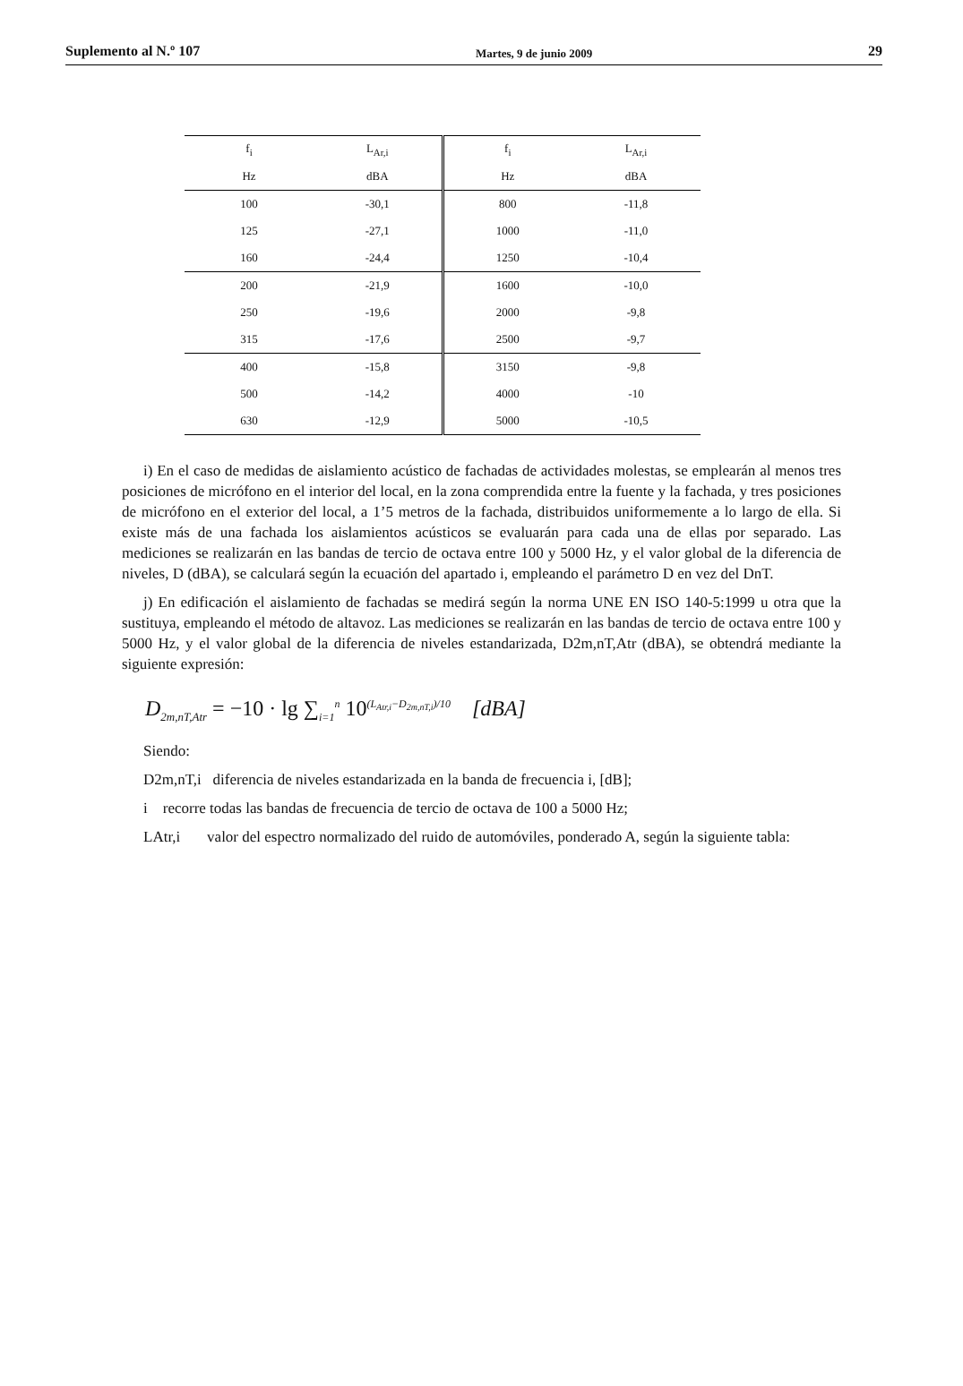Suplemento al N.º 107 Martes, 9 de junio 2009 29
| f<sub>i</sub> | L<sub>Ar,i</sub> | f<sub>i</sub> | L<sub>Ar,i</sub> |
| --- | --- | --- | --- |
| Hz | dBA | Hz | dBA |
| 100 | -30,1 | 800 | -11,8 |
| 125 | -27,1 | 1000 | -11,0 |
| 160 | -24,4 | 1250 | -10,4 |
| 200 | -21,9 | 1600 | -10,0 |
| 250 | -19,6 | 2000 | -9,8 |
| 315 | -17,6 | 2500 | -9,7 |
| 400 | -15,8 | 3150 | -9,8 |
| 500 | -14,2 | 4000 | -10 |
| 630 | -12,9 | 5000 | -10,5 |
i) En el caso de medidas de aislamiento acústico de fachadas de actividades molestas, se emplearán al menos tres posiciones de micrófono en el interior del local, en la zona comprendida entre la fuente y la fachada, y tres posiciones de micrófono en el exterior del local, a 1’5 metros de la fachada, distribuidos uniformemente a lo largo de ella. Si existe más de una fachada los aislamientos acústicos se evaluarán para cada una de ellas por separado. Las mediciones se realizarán en las bandas de tercio de octava entre 100 y 5000 Hz, y el valor global de la diferencia de niveles, D (dBA), se calculará según la ecuación del apartado i, empleando el parámetro D en vez del DnT.
j) En edificación el aislamiento de fachadas se medirá según la norma UNE EN ISO 140-5:1999 u otra que la sustituya, empleando el método de altavoz. Las mediciones se realizarán en las bandas de tercio de octava entre 100 y 5000 Hz, y el valor global de la diferencia de niveles estandarizada, D2m,nT,Atr (dBA), se obtendrá mediante la siguiente expresión:
D<sub>2m,nT,Atr</sub> = −10 · lg ∑<sub>i=1</sub><sup>n</sup> 10<sup>(L<sub>Atr,i</sub>−D<sub>2m,nT,i</sub>)/10</sup> [dBA]
Siendo:
D2m,nT,i diferencia de niveles estandarizada en la banda de frecuencia i, [dB];
i recorre todas las bandas de frecuencia de tercio de octava de 100 a 5000 Hz;
LAtr,i valor del espectro normalizado del ruido de automóviles, ponderado A, según la siguiente tabla: